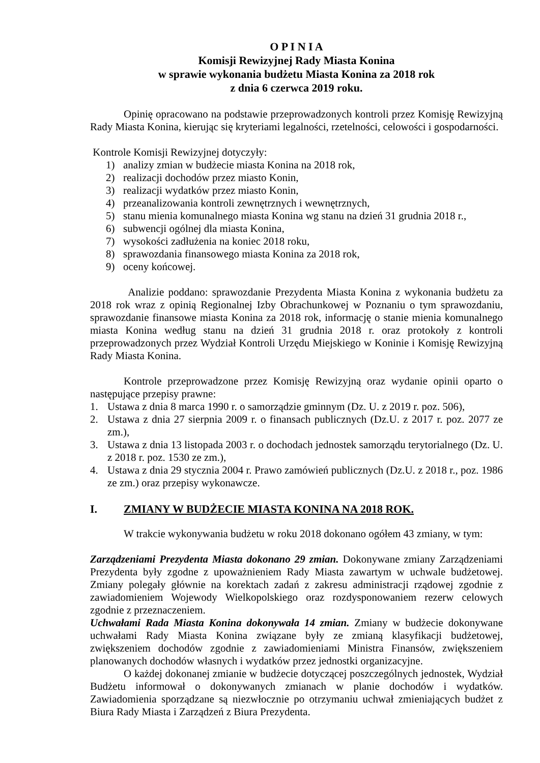O P I N I A
Komisji Rewizyjnej Rady Miasta Konina
w sprawie wykonania budżetu Miasta Konina za 2018 rok
z dnia 6 czerwca 2019 roku.
Opinię opracowano na podstawie przeprowadzonych kontroli przez Komisję Rewizyjną Rady Miasta Konina, kierując się kryteriami legalności, rzetelności, celowości i gospodarności.
Kontrole Komisji Rewizyjnej dotyczyły:
1) analizy zmian w budżecie miasta Konina na 2018 rok,
2) realizacji dochodów przez miasto Konin,
3) realizacji wydatków przez miasto Konin,
4) przeanalizowania kontroli zewnętrznych i wewnętrznych,
5) stanu mienia komunalnego miasta Konina wg stanu na dzień 31 grudnia 2018 r.,
6) subwencji ogólnej dla miasta Konina,
7) wysokości zadłużenia na koniec 2018 roku,
8) sprawozdania finansowego miasta Konina za 2018 rok,
9) oceny końcowej.
Analizie poddano: sprawozdanie Prezydenta Miasta Konina z wykonania budżetu za 2018 rok wraz z opinią Regionalnej Izby Obrachunkowej w Poznaniu o tym sprawozdaniu, sprawozdanie finansowe miasta Konina za 2018 rok, informację o stanie mienia komunalnego miasta Konina według stanu na dzień 31 grudnia 2018 r. oraz protokoły z kontroli przeprowadzonych przez Wydział Kontroli Urzędu Miejskiego w Koninie i Komisję Rewizyjną Rady Miasta Konina.
Kontrole przeprowadzone przez Komisję Rewizyjną oraz wydanie opinii oparto o następujące przepisy prawne:
1. Ustawa z dnia 8 marca 1990 r. o samorządzie gminnym (Dz. U. z 2019 r. poz. 506),
2. Ustawa z dnia 27 sierpnia 2009 r. o finansach publicznych (Dz.U. z 2017 r. poz. 2077 ze zm.),
3. Ustawa z dnia 13 listopada 2003 r. o dochodach jednostek samorządu terytorialnego (Dz. U. z 2018 r. poz. 1530 ze zm.),
4. Ustawa z dnia 29 stycznia 2004 r. Prawo zamówień publicznych (Dz.U. z 2018 r., poz. 1986 ze zm.) oraz przepisy wykonawcze.
I. ZMIANY W BUDŻECIE MIASTA KONINA NA 2018 ROK.
W trakcie wykonywania budżetu w roku 2018 dokonano ogółem 43 zmiany, w tym:
Zarządzeniami Prezydenta Miasta dokonano 29 zmian. Dokonywane zmiany Zarządzeniami Prezydenta były zgodne z upoważnieniem Rady Miasta zawartym w uchwale budżetowej. Zmiany polegały głównie na korektach zadań z zakresu administracji rządowej zgodnie z zawiadomieniem Wojewody Wielkopolskiego oraz rozdysponowaniem rezerw celowych zgodnie z przeznaczeniem.
Uchwałami Rada Miasta Konina dokonywała 14 zmian. Zmiany w budżecie dokonywane uchwałami Rady Miasta Konina związane były ze zmianą klasyfikacji budżetowej, zwiększeniem dochodów zgodnie z zawiadomieniami Ministra Finansów, zwiększeniem planowanych dochodów własnych i wydatków przez jednostki organizacyjne.
O każdej dokonanej zmianie w budżecie dotyczącej poszczególnych jednostek, Wydział Budżetu informował o dokonywanych zmianach w planie dochodów i wydatków. Zawiadomienia sporządzane są niezwłocznie po otrzymaniu uchwał zmieniających budżet z Biura Rady Miasta i Zarządzeń z Biura Prezydenta.